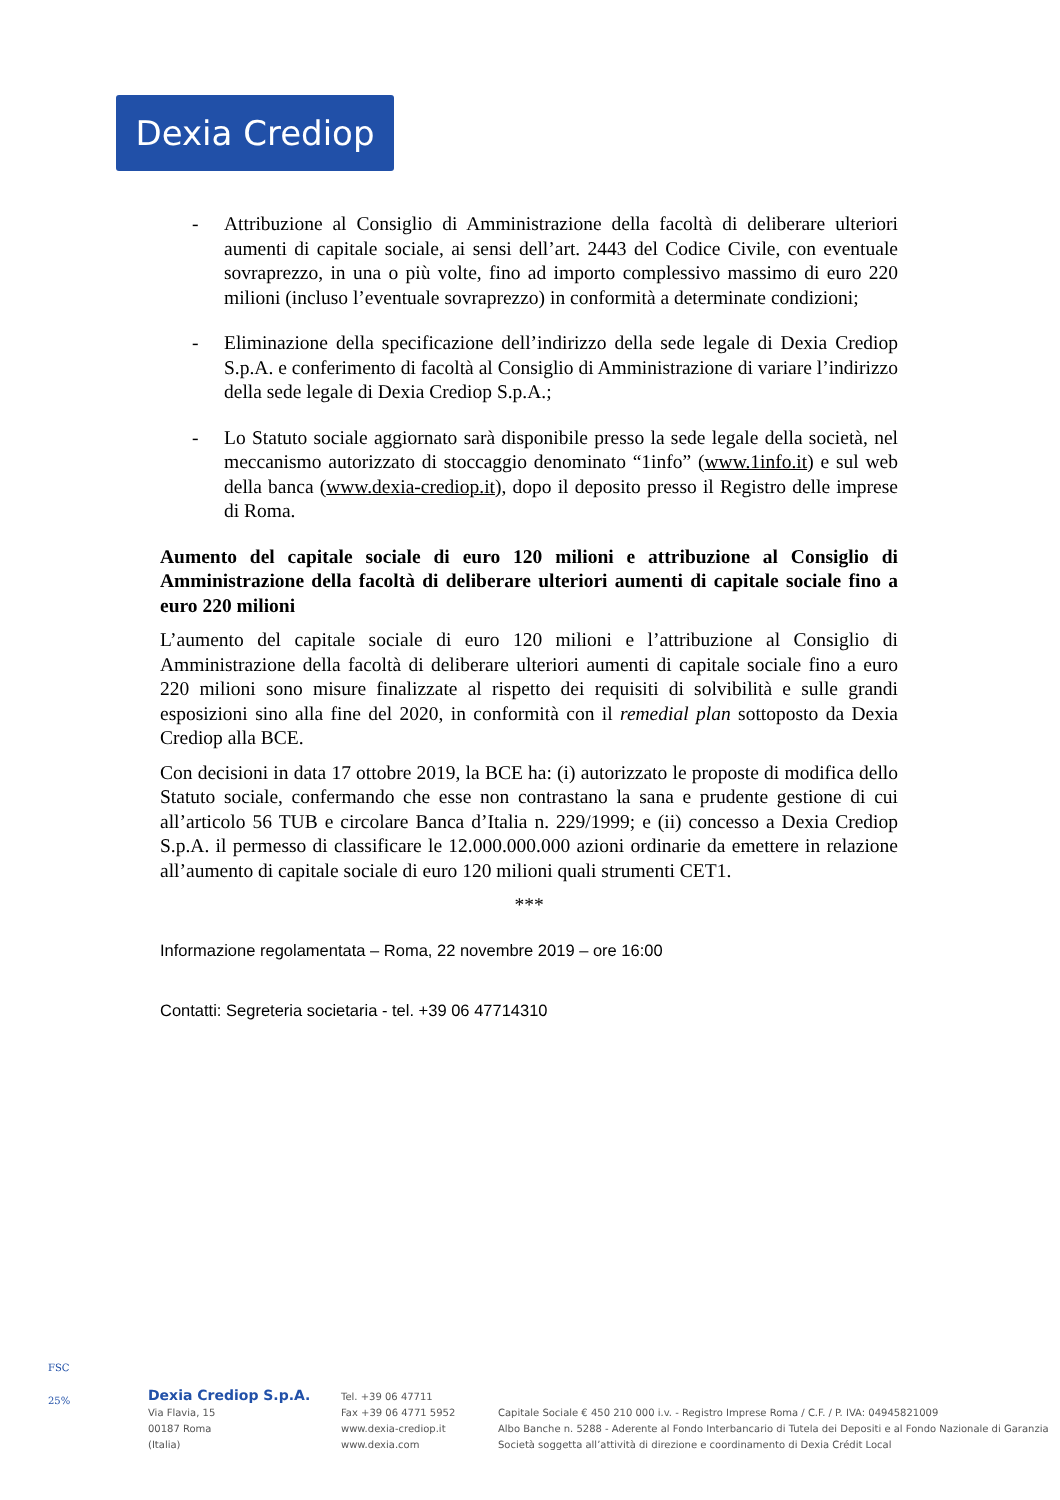Dexia Crediop
- Attribuzione al Consiglio di Amministrazione della facoltà di deliberare ulteriori aumenti di capitale sociale, ai sensi dell’art. 2443 del Codice Civile, con eventuale sovraprezzo, in una o più volte, fino ad importo complessivo massimo di euro 220 milioni (incluso l’eventuale sovraprezzo) in conformità a determinate condizioni;
- Eliminazione della specificazione dell’indirizzo della sede legale di Dexia Crediop S.p.A. e conferimento di facoltà al Consiglio di Amministrazione di variare l’indirizzo della sede legale di Dexia Crediop S.p.A.;
- Lo Statuto sociale aggiornato sarà disponibile presso la sede legale della società, nel meccanismo autorizzato di stoccaggio denominato “1info” (www.1info.it) e sul web della banca (www.dexia-crediop.it), dopo il deposito presso il Registro delle imprese di Roma.
Aumento del capitale sociale di euro 120 milioni e attribuzione al Consiglio di Amministrazione della facoltà di deliberare ulteriori aumenti di capitale sociale fino a euro 220 milioni
L’aumento del capitale sociale di euro 120 milioni e l’attribuzione al Consiglio di Amministrazione della facoltà di deliberare ulteriori aumenti di capitale sociale fino a euro 220 milioni sono misure finalizzate al rispetto dei requisiti di solvibilità e sulle grandi esposizioni sino alla fine del 2020, in conformità con il remedial plan sottoposto da Dexia Crediop alla BCE.
Con decisioni in data 17 ottobre 2019, la BCE ha: (i) autorizzato le proposte di modifica dello Statuto sociale, confermando che esse non contrastano la sana e prudente gestione di cui all’articolo 56 TUB e circolare Banca d’Italia n. 229/1999; e (ii) concesso a Dexia Crediop S.p.A. il permesso di classificare le 12.000.000.000 azioni ordinarie da emettere in relazione all’aumento di capitale sociale di euro 120 milioni quali strumenti CET1.
***
Informazione regolamentata – Roma, 22 novembre 2019 – ore 16:00
Contatti: Segreteria societaria - tel. +39 06 47714310
FSC
25%
Dexia Crediop S.p.A.
Via Flavia, 15
00187 Roma
(Italia)
Tel. +39 06 47711
Fax +39 06 4771 5952
www.dexia-crediop.it
www.dexia.com
Capitale Sociale € 450 210 000 i.v. - Registro Imprese Roma / C.F. / P. IVA: 04945821009
Albo Banche n. 5288 - Aderente al Fondo Interbancario di Tutela dei Depositi e al Fondo Nazionale di Garanzia
Società soggetta all’attività di direzione e coordinamento di Dexia Crédit Local